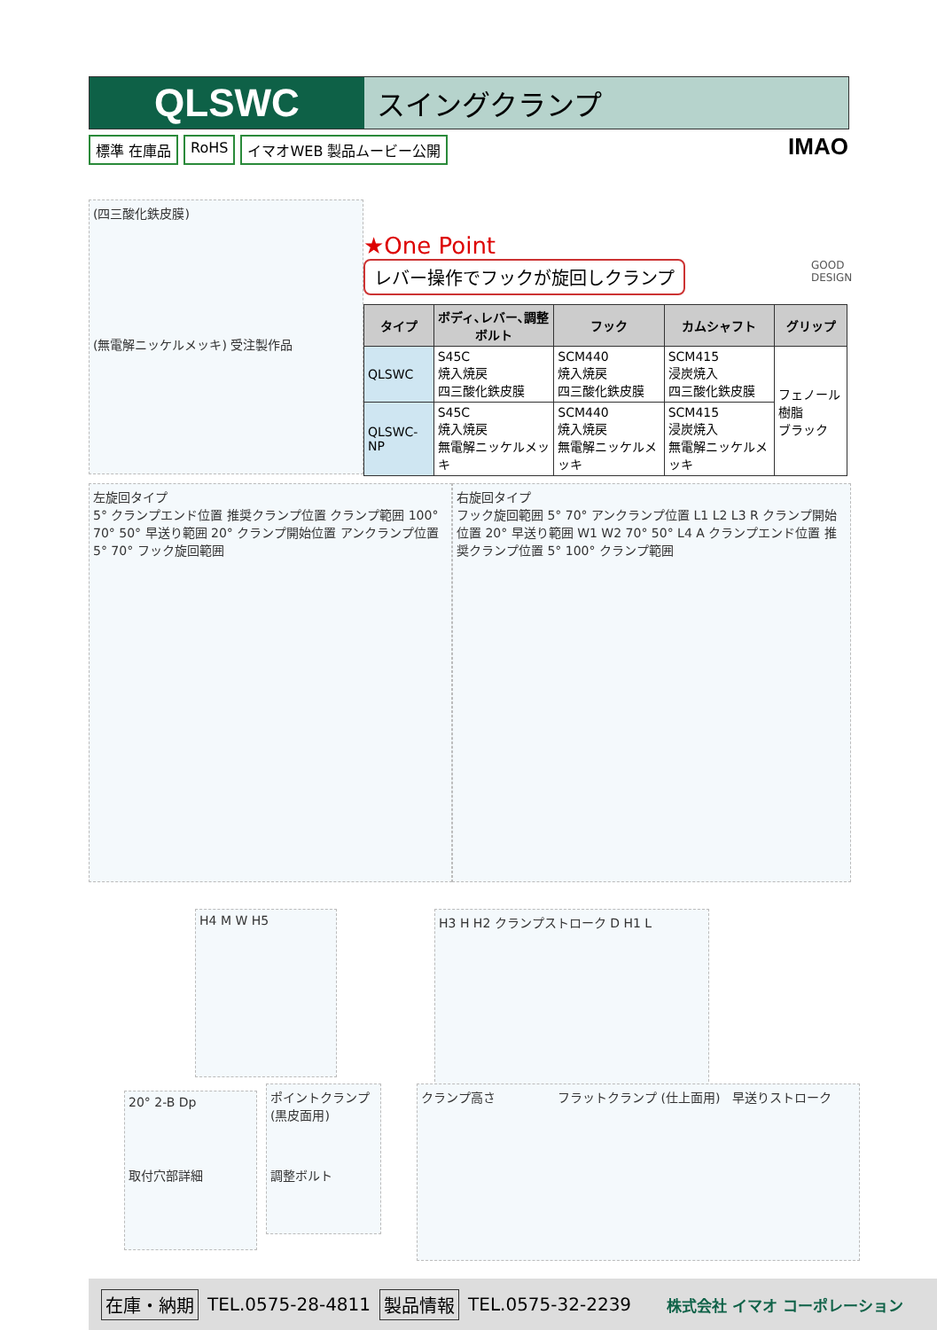QLSWC
スイングクランプ
標準 在庫品 RoHS イマオWEB 製品ムービー公開
IMAO
(四三酸化鉄皮膜)
(無電解ニッケルメッキ) 受注製作品
★One Point
レバー操作でフックが旋回しクランプ
GOOD
DESIGN
| タイプ | ボディ､レバー､調整ボルト | フック | カムシャフト | グリップ |
| --- | --- | --- | --- | --- |
| QLSWC | S45C 焼入焼戻 四三酸化鉄皮膜 | SCM440 焼入焼戻 四三酸化鉄皮膜 | SCM415 浸炭焼入 四三酸化鉄皮膜 | フェノール樹脂 ブラック |
| QLSWC-NP | S45C 焼入焼戻 無電解ニッケルメッキ | SCM440 焼入焼戻 無電解ニッケルメッキ | SCM415 浸炭焼入 無電解ニッケルメッキ | |
左旋回タイプ
5° クランプエンド位置 推奨クランプ位置 クランプ範囲 100° 70° 50° 早送り範囲 20° クランプ開始位置 アンクランプ位置 5° 70° フック旋回範囲
右旋回タイプ
フック旋回範囲 5° 70° アンクランプ位置 L1 L2 L3 R クランプ開始位置 20° 早送り範囲 W1 W2 70° 50° L4 A クランプエンド位置 推奨クランプ位置 5° 100° クランプ範囲
H4 M W H5 H3 H H2 クランプストローク D H1 L
20° 2-B Dp
取付穴部詳細
ポイントクランプ
(黒皮面用)
調整ボルト
クランプ高さ　　　　　フラットクランプ (仕上面用)　早送りストローク
在庫・納期 TEL.0575-28-4811 製品情報 TEL.0575-32-2239 株式会社 イマオ コーポレーション